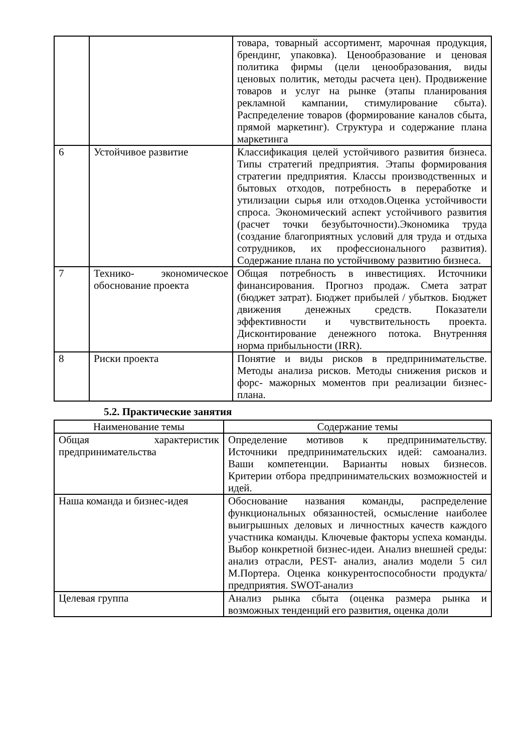| | | товара, товарный ассортимент, марочная продукция, брендинг, упаковка). Ценообразование и ценовая политика фирмы (цели ценообразования, виды ценовых политик, методы расчета цен). Продвижение товаров и услуг на рынке (этапы планирования рекламной кампании, стимулирование сбыта). Распределение товаров (формирование каналов сбыта, прямой маркетинг). Структура и содержание плана маркетинга |
| 6 | Устойчивое развитие | Классификация целей устойчивого развития бизнеса. Типы стратегий предприятия. Этапы формирования стратегии предприятия. Классы производственных и бытовых отходов, потребность в переработке и утилизации сырья или отходов.Оценка устойчивости спроса. Экономический аспект устойчивого развития (расчет точки безубыточности).Экономика труда (создание благоприятных условий для труда и отдыха сотрудников, их профессионального развития). Содержание плана по устойчивому развитию бизнеса. |
| 7 | Технико- экономическое обоснование проекта | Общая потребность в инвестициях. Источники финансирования. Прогноз продаж. Смета затрат (бюджет затрат). Бюджет прибылей / убытков. Бюджет движения денежных средств. Показатели эффективности и чувствительность проекта. Дисконтирование денежного потока. Внутренняя норма прибыльности (IRR). |
| 8 | Риски проекта | Понятие и виды рисков в предпринимательстве. Методы анализа рисков. Методы снижения рисков и форс- мажорных моментов при реализации бизнес-плана. |
5.2. Практические занятия
| Наименование темы | Содержание темы |
| --- | --- |
| Общая характеристик предпринимательства | Определение мотивов к предпринимательству. Источники предпринимательских идей: самоанализ. Ваши компетенции. Варианты новых бизнесов. Критерии отбора предпринимательских возможностей и идей. |
| Наша команда и бизнес-идея | Обоснование названия команды, распределение функциональных обязанностей, осмысление наиболее выигрышных деловых и личностных качеств каждого участника команды. Ключевые факторы успеха команды. Выбор конкретной бизнес-идеи. Анализ внешней среды: анализ отрасли, PEST- анализ, анализ модели 5 сил М.Портера. Оценка конкурентоспособности продукта/ предприятия. SWOT-анализ |
| Целевая группа | Анализ рынка сбыта (оценка размера рынка и возможных тенденций его развития, оценка доли |